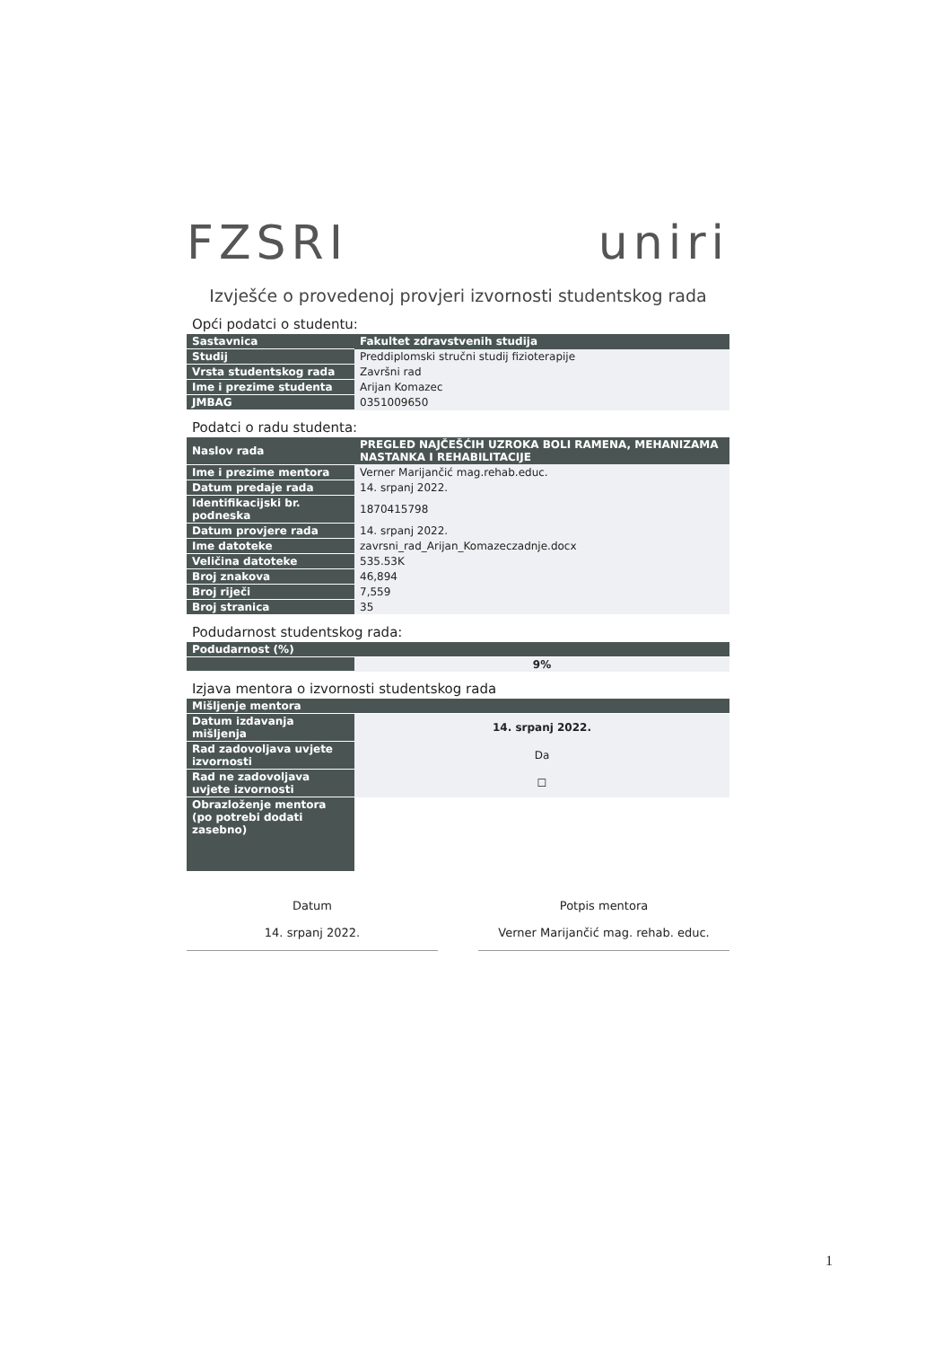FZSRI uniri
Izvješće o provedenoj provjeri izvornosti studentskog rada
Opći podatci o studentu:
| Sastavnica | Fakultet zdravstvenih studija |
| Studij | Preddiplomski stručni studij fizioterapije |
| Vrsta studentskog rada | Završni rad |
| Ime i prezime studenta | Arijan Komazec |
| JMBAG | 0351009650 |
Podatci o radu studenta:
| Naslov rada | PREGLED NAJČEŠĆIH UZROKA BOLI RAMENA, MEHANIZAMA NASTANKA I REHABILITACIJE |
| Ime i prezime mentora | Verner Marijančić mag.rehab.educ. |
| Datum predaje rada | 14. srpanj 2022. |
| Identifikacijski br. podneska | 1870415798 |
| Datum provjere rada | 14. srpanj 2022. |
| Ime datoteke | zavrsni_rad_Arijan_Komazeczadnje.docx |
| Veličina datoteke | 535.53K |
| Broj znakova | 46,894 |
| Broj riječi | 7,559 |
| Broj stranica | 35 |
Podudarnost studentskog rada:
| Podudarnost (%) | |
| --- | --- |
| | 9% |
Izjava mentora o izvornosti studentskog rada
| Mišljenje mentora | |
| --- | --- |
| Datum izdavanja mišljenja | 14. srpanj 2022. |
| Rad zadovoljava uvjete izvornosti | Da |
| Rad ne zadovoljava uvjete izvornosti | ☐ |
| Obrazloženje mentora (po potrebi dodati zasebno) | |
Datum
14. srpanj 2022.
Potpis mentora
Verner Marijančić mag. rehab. educ.
1